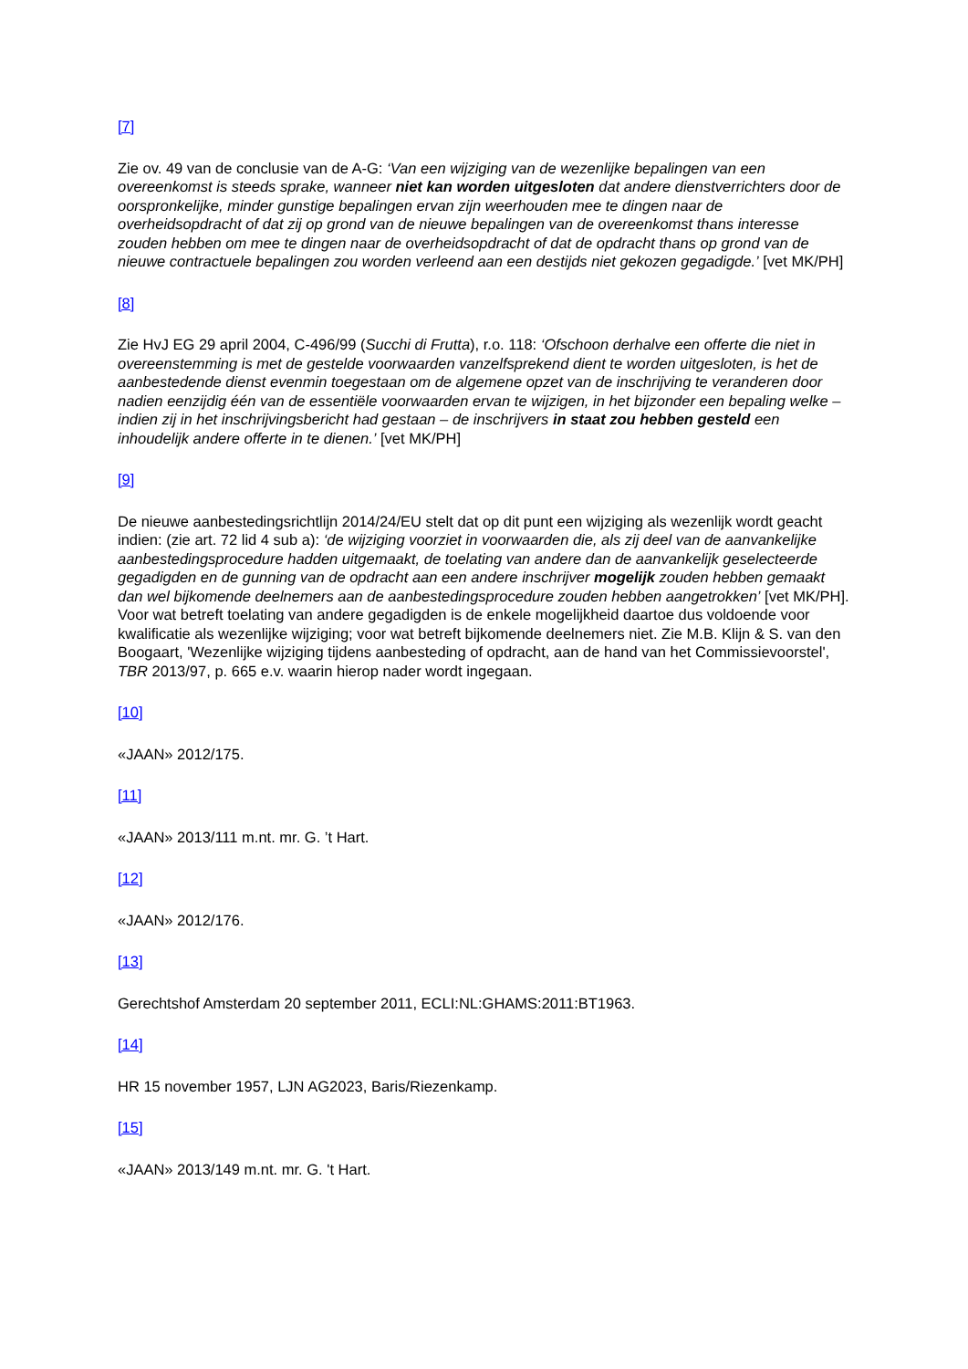[7]
Zie ov. 49 van de conclusie van de A-G: ‘Van een wijziging van de wezenlijke bepalingen van een overeenkomst is steeds sprake, wanneer niet kan worden uitgesloten dat andere dienstverrichters door de oorspronkelijke, minder gunstige bepalingen ervan zijn weerhouden mee te dingen naar de overheidsopdracht of dat zij op grond van de nieuwe bepalingen van de overeenkomst thans interesse zouden hebben om mee te dingen naar de overheidsopdracht of dat de opdracht thans op grond van de nieuwe contractuele bepalingen zou worden verleend aan een destijds niet gekozen gegadigde.’ [vet MK/PH]
[8]
Zie HvJ EG 29 april 2004, C-496/99 (Succhi di Frutta), r.o. 118: ‘Ofschoon derhalve een offerte die niet in overeenstemming is met de gestelde voorwaarden vanzelfsprekend dient te worden uitgesloten, is het de aanbestedende dienst evenmin toegestaan om de algemene opzet van de inschrijving te veranderen door nadien eenzijdig één van de essentiële voorwaarden ervan te wijzigen, in het bijzonder een bepaling welke – indien zij in het inschrijvingsbericht had gestaan – de inschrijvers in staat zou hebben gesteld een inhoudelijk andere offerte in te dienen.’ [vet MK/PH]
[9]
De nieuwe aanbestedingsrichtlijn 2014/24/EU stelt dat op dit punt een wijziging als wezenlijk wordt geacht indien: (zie art. 72 lid 4 sub a): ‘de wijziging voorziet in voorwaarden die, als zij deel van de aanvankelijke aanbestedingsprocedure hadden uitgemaakt, de toelating van andere dan de aanvankelijk geselecteerde gegadigden en de gunning van de opdracht aan een andere inschrijver mogelijk zouden hebben gemaakt dan wel bijkomende deelnemers aan de aanbestedingsprocedure zouden hebben aangetrokken’ [vet MK/PH]. Voor wat betreft toelating van andere gegadigden is de enkele mogelijkheid daartoe dus voldoende voor kwalificatie als wezenlijke wijziging; voor wat betreft bijkomende deelnemers niet. Zie M.B. Klijn & S. van den Boogaart, 'Wezenlijke wijziging tijdens aanbesteding of opdracht, aan de hand van het Commissievoorstel', TBR 2013/97, p. 665 e.v. waarin hierop nader wordt ingegaan.
[10]
«JAAN» 2012/175.
[11]
«JAAN» 2013/111 m.nt. mr. G. ’t Hart.
[12]
«JAAN» 2012/176.
[13]
Gerechtshof Amsterdam 20 september 2011, ECLI:NL:GHAMS:2011:BT1963.
[14]
HR 15 november 1957, LJN AG2023, Baris/Riezenkamp.
[15]
«JAAN» 2013/149 m.nt. mr. G. 't Hart.